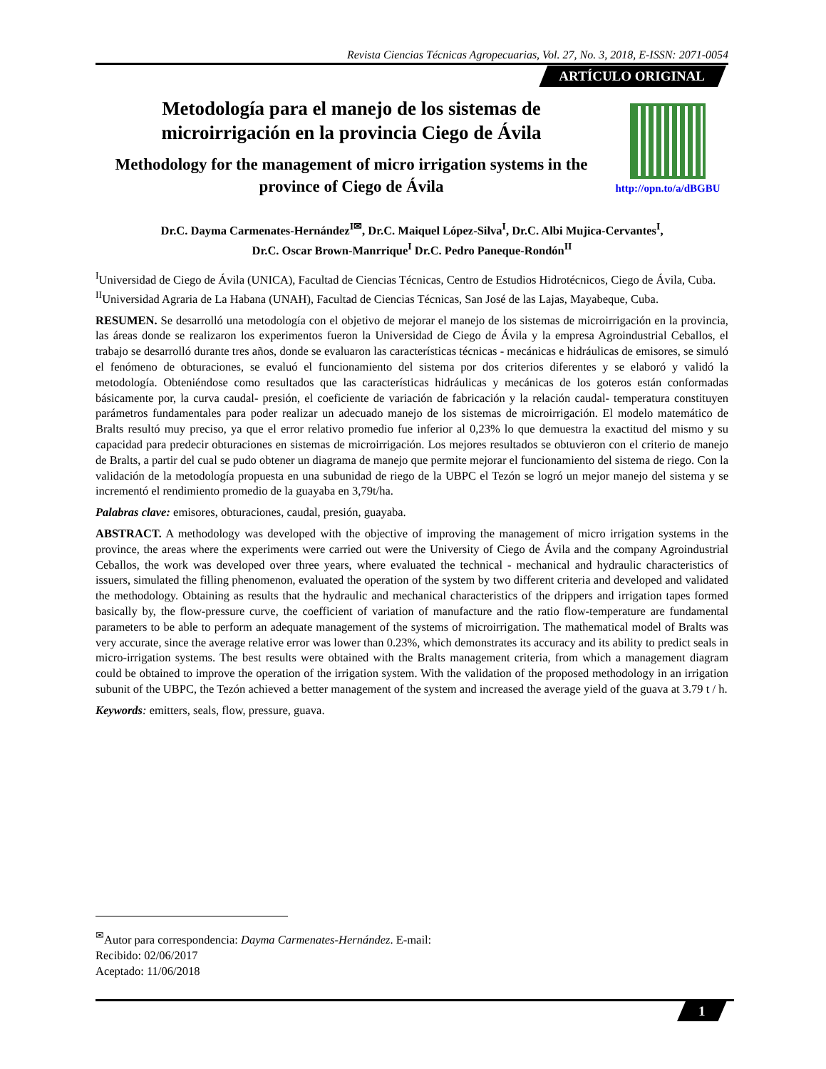Revista Ciencias Técnicas Agropecuarias, Vol. 27, No. 3, 2018, E-ISSN: 2071-0054
ARTÍCULO ORIGINAL
Metodología para el manejo de los sistemas de microirrigación en la provincia Ciego de Ávila
Methodology for the management of micro irrigation systems in the province of Ciego de Ávila
http://opn.to/a/dBGBU
Dr.C. Dayma Carmenates-Hernández<sup>I✉</sup>, Dr.C. Maiquel López-Silva<sup>I</sup>, Dr.C. Albi Mujica-Cervantes<sup>I</sup>,
Dr.C. Oscar Brown-Manrrique<sup>I</sup> Dr.C. Pedro Paneque-Rondón<sup>II</sup>
<sup>I</sup>Universidad de Ciego de Ávila (UNICA), Facultad de Ciencias Técnicas, Centro de Estudios Hidrotécnicos, Ciego de Ávila, Cuba.
<sup>II</sup>Universidad Agraria de La Habana (UNAH), Facultad de Ciencias Técnicas, San José de las Lajas, Mayabeque, Cuba.
RESUMEN. Se desarrolló una metodología con el objetivo de mejorar el manejo de los sistemas de microirrigación en la provincia, las áreas donde se realizaron los experimentos fueron la Universidad de Ciego de Ávila y la empresa Agroindustrial Ceballos, el trabajo se desarrolló durante tres años, donde se evaluaron las características técnicas - mecánicas e hidráulicas de emisores, se simuló el fenómeno de obturaciones, se evaluó el funcionamiento del sistema por dos criterios diferentes y se elaboró y validó la metodología. Obteniéndose como resultados que las características hidráulicas y mecánicas de los goteros están conformadas básicamente por, la curva caudal- presión, el coeficiente de variación de fabricación y la relación caudal- temperatura constituyen parámetros fundamentales para poder realizar un adecuado manejo de los sistemas de microirrigación. El modelo matemático de Bralts resultó muy preciso, ya que el error relativo promedio fue inferior al 0,23% lo que demuestra la exactitud del mismo y su capacidad para predecir obturaciones en sistemas de microirrigación. Los mejores resultados se obtuvieron con el criterio de manejo de Bralts, a partir del cual se pudo obtener un diagrama de manejo que permite mejorar el funcionamiento del sistema de riego. Con la validación de la metodología propuesta en una subunidad de riego de la UBPC el Tezón se logró un mejor manejo del sistema y se incrementó el rendimiento promedio de la guayaba en 3,79t/ha.
Palabras clave: emisores, obturaciones, caudal, presión, guayaba.
ABSTRACT. A methodology was developed with the objective of improving the management of micro irrigation systems in the province, the areas where the experiments were carried out were the University of Ciego de Ávila and the company Agroindustrial Ceballos, the work was developed over three years, where evaluated the technical - mechanical and hydraulic characteristics of issuers, simulated the filling phenomenon, evaluated the operation of the system by two different criteria and developed and validated the methodology. Obtaining as results that the hydraulic and mechanical characteristics of the drippers and irrigation tapes formed basically by, the flow-pressure curve, the coefficient of variation of manufacture and the ratio flow-temperature are fundamental parameters to be able to perform an adequate management of the systems of microirrigation. The mathematical model of Bralts was very accurate, since the average relative error was lower than 0.23%, which demonstrates its accuracy and its ability to predict seals in micro-irrigation systems. The best results were obtained with the Bralts management criteria, from which a management diagram could be obtained to improve the operation of the irrigation system. With the validation of the proposed methodology in an irrigation subunit of the UBPC, the Tezón achieved a better management of the system and increased the average yield of the guava at 3.79 t / h.
Keywords: emitters, seals, flow, pressure, guava.
<sup>✉</sup>Autor para correspondencia: Dayma Carmenates-Hernández. E-mail:
Recibido: 02/06/2017
Aceptado: 11/06/2018
1